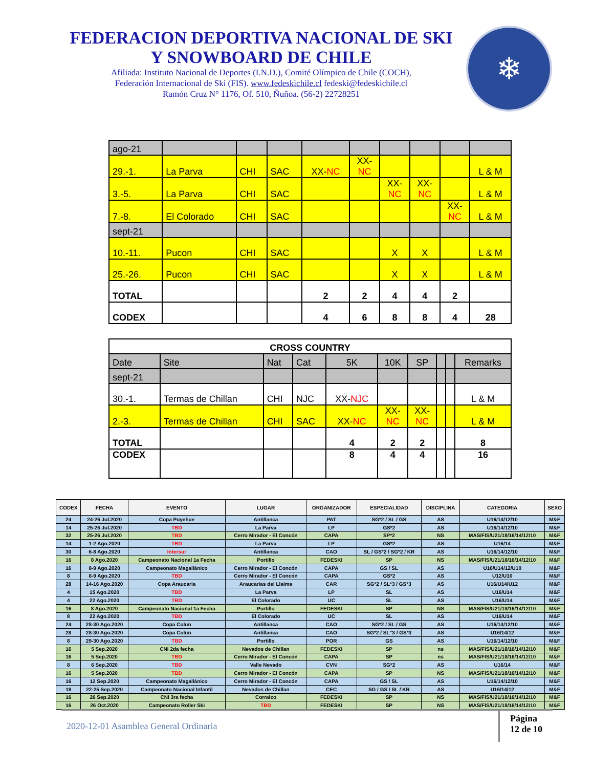FEDERACION DEPORTIVA NACIONAL DE SKI
Y SNOWBOARD DE CHILE
Afiliada: Instituto Nacional de Deportes (I.N.D.), Comité Olímpico de Chile (COCH),
Federación Internacional de Ski (FIS). www.fedeskichile.cl fedeski@fedeskichile.cl
Ramón Cruz N° 1176, Of. 510, Ñuñoa. (56-2) 22728251
❄
| ago-21 | | | | | | | | | |
| 29.-1. | La Parva | CHI | SAC | XX- NC | XX- NC | | | | L & M |
| 3.-5. | La Parva | CHI | SAC | | | XX- NC | XX- NC | | L & M |
| 7.-8. | El Colorado | CHI | SAC | | | | | XX- NC | L & M |
| sept-21 | | | | | | | | | |
| 10.-11. | Pucon | CHI | SAC | | | X | X | | L & M |
| 25.-26. | Pucon | CHI | SAC | | | X | X | | L & M |
| TOTAL | | | | 2 | 2 | 4 | 4 | 2 | |
| CODEX | | | | 4 | 6 | 8 | 8 | 4 | 28 |
| CROSS COUNTRY | | | | | | | | | |
| Date | Site | Nat | Cat | 5K | 10K | SP | | | Remarks |
| sept-21 | | | | | | | | | |
| 30.-1. | Termas de Chillan | CHI | NJC | XX- NJC | | | | | L & M |
| 2.-3. | Termas de Chillan | CHI | SAC | XX- NC | XX- NC | XX- NC | | | L & M |
| TOTAL | | | | 4 | 2 | 2 | | | 8 |
| CODEX | | | | 8 | 4 | 4 | | | 16 |
| CODEX | FECHA | EVENTO | LUGAR | ORGANIZADOR | ESPECIALIDAD | DISCIPLINA | CATEGORIA | SEXO |
| --- | --- | --- | --- | --- | --- | --- | --- | --- |
| 24 | 24-26 Jul.2020 | Copa Puyehue | Antillanca | PAT | SG*2 / SL / GS | AS | U16/14/12/10 | M&F |
| 14 | 25-26 Jul.2020 | TBD | La Parva | LP | GS*2 | AS | U16/14/12/10 | M&F |
| 32 | 25-26 Jul.2020 | TBD | Cerro Mirador - El Concón | CAPA | SP*2 | NS | MAS/FIS/U21/18/16/14/12/10 | M&F |
| 14 | 1-2 Ago.2020 | TBD | La Parva | LP | GS*2 | AS | U16/14 | M&F |
| 30 | 6-8 Ago.2020 | Intersur | Antillanca | CAO | SL / GS*2 / SG*2 / KR | AS | U16/14/12/10 | M&F |
| 16 | 8 Ago.2020 | Campeonato Nacional 1a Fecha | Portillo | FEDESKI | SP | NS | MAS/FIS/U21/18/16/14/12/10 | M&F |
| 16 | 8-9 Ago.2020 | Campeonato Magallánico | Cerro Mirador - El Concón | CAPA | GS / SL | AS | U16/U14/12/U10 | M&F |
| 8 | 8-9 Ago.2020 | TBD | Cerro Mirador - El Concón | CAPA | GS*2 | AS | U12/U10 | M&F |
| 28 | 14-16 Ago.2020 | Copa Araucaria | Araucarias del Llaima | CAR | SG*2 / SL*3 / GS*3 | AS | U16/U14/U12 | M&F |
| 4 | 15 Ago.2020 | TBD | La Parva | LP | SL | AS | U16/U14 | M&F |
| 4 | 22 Ago.2020 | TBD | El Colorado | UC | SL | AS | U16/U14 | M&F |
| 16 | 8 Ago.2020 | Campeonato Nacional 1a Fecha | Portillo | FEDESKI | SP | NS | MAS/FIS/U21/18/16/14/12/10 | M&F |
| 8 | 22 Ago.2020 | TBD | El Colorado | UC | SL | AS | U16/U14 | M&F |
| 24 | 28-30 Ago.2020 | Copa Colun | Antillanca | CAO | SG*2 / SL / GS | AS | U16/14/12/10 | M&F |
| 28 | 28-30 Ago.2020 | Copa Colun | Antillanca | CAO | SG*2 / SL"3 / GS*3 | AS | U16/14/12 | M&F |
| 8 | 29-30 Ago.2020 | TBD | Portillo | POR | GS | AS | U16/14/12/10 | M&F |
| 16 | 5 Sep.2020 | CNI 2da fecha | Nevados de Chillan | FEDESKI | SP | ns | MAS/FIS/U21/18/16/14/12/10 | M&F |
| 16 | 5 Sep.2020 | TBD | Cerro Mirador - El Concón | CAPA | SP | ns | MAS/FIS/U21/18/16/14/12/10 | M&F |
| 8 | 6 Sep.2020 | TBD | Valle Nevado | CVN | SG*2 | AS | U16/14 | M&F |
| 16 | 5 Sep.2020 | TBD | Cerro Mirador - El Concón | CAPA | SP | NS | MAS/FIS/U21/18/16/14/12/10 | M&F |
| 16 | 12 Sep.2020 | Campeonato Magallánico | Cerro Mirador - El Concón | CAPA | GS / SL | AS | U16/14/12/10 | M&F |
| 18 | 22-25 Sep.2020 | Campeonato Nacional Infantil | Nevados de Chillan | CEC | SG / GS / SL / KR | AS | U16/14/12 | M&F |
| 16 | 26 Sep.2020 | CNI 3ra fecha | Corralco | FEDESKI | SP | NS | MAS/FIS/U21/18/16/14/12/10 | M&F |
| 16 | 26 Oct.2020 | Campeonato Roller Ski | TBD | FEDESKI | SP | NS | MAS/FIS/U21/18/16/14/12/10 | M&F |
2020-12-01 Asamblea General Ordinaria
Página
12 de 10